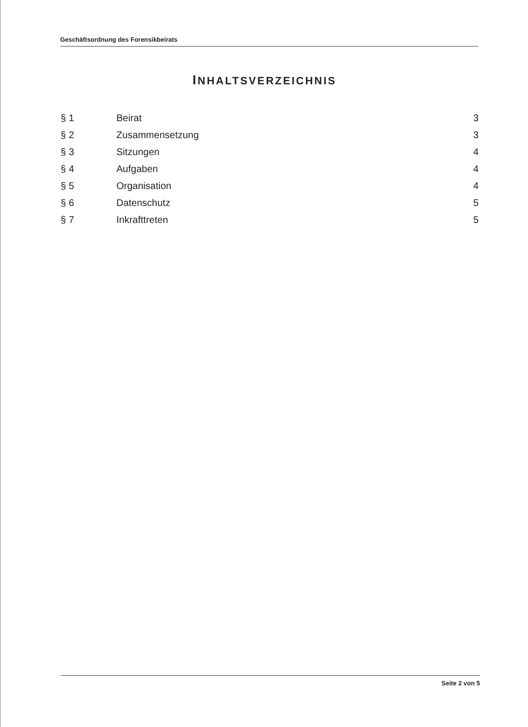Geschäftsordnung des Forensikbeirats
INHALTSVERZEICHNIS
| § 1 | Beirat | 3 |
| § 2 | Zusammensetzung | 3 |
| § 3 | Sitzungen | 4 |
| § 4 | Aufgaben | 4 |
| § 5 | Organisation | 4 |
| § 6 | Datenschutz | 5 |
| § 7 | Inkrafttreten | 5 |
Seite 2 von 5